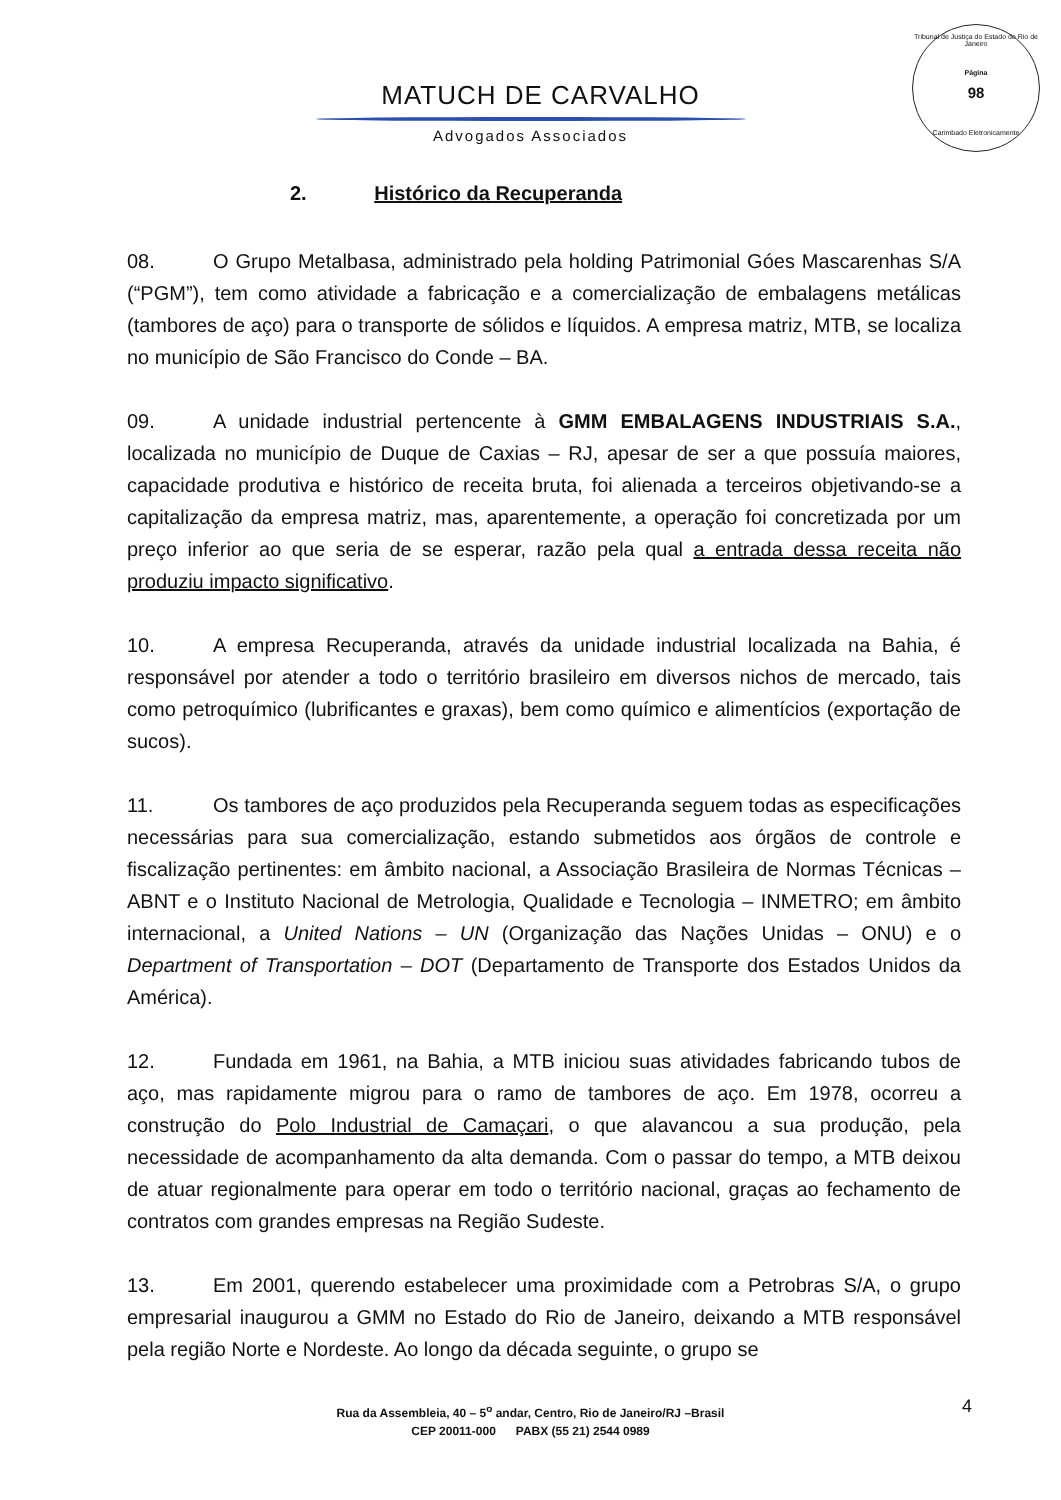Tribunal de Justiça do Estado do Rio de Janeiro
Página
98
Carimbado Eletronicamente
MATUCH DE CARVALHO
Advogados Associados
2. Histórico da Recuperanda
08. O Grupo Metalbasa, administrado pela holding Patrimonial Góes Mascarenhas S/A (“PGM”), tem como atividade a fabricação e a comercialização de embalagens metálicas (tambores de aço) para o transporte de sólidos e líquidos. A empresa matriz, MTB, se localiza no município de São Francisco do Conde – BA.
09. A unidade industrial pertencente à GMM EMBALAGENS INDUSTRIAIS S.A., localizada no município de Duque de Caxias – RJ, apesar de ser a que possuía maiores, capacidade produtiva e histórico de receita bruta, foi alienada a terceiros objetivando-se a capitalização da empresa matriz, mas, aparentemente, a operação foi concretizada por um preço inferior ao que seria de se esperar, razão pela qual a entrada dessa receita não produziu impacto significativo.
10. A empresa Recuperanda, através da unidade industrial localizada na Bahia, é responsável por atender a todo o território brasileiro em diversos nichos de mercado, tais como petroquímico (lubrificantes e graxas), bem como químico e alimentícios (exportação de sucos).
11. Os tambores de aço produzidos pela Recuperanda seguem todas as especificações necessárias para sua comercialização, estando submetidos aos órgãos de controle e fiscalização pertinentes: em âmbito nacional, a Associação Brasileira de Normas Técnicas – ABNT e o Instituto Nacional de Metrologia, Qualidade e Tecnologia – INMETRO; em âmbito internacional, a United Nations – UN (Organização das Nações Unidas – ONU) e o Department of Transportation – DOT (Departamento de Transporte dos Estados Unidos da América).
12. Fundada em 1961, na Bahia, a MTB iniciou suas atividades fabricando tubos de aço, mas rapidamente migrou para o ramo de tambores de aço. Em 1978, ocorreu a construção do Polo Industrial de Camaçari, o que alavancou a sua produção, pela necessidade de acompanhamento da alta demanda. Com o passar do tempo, a MTB deixou de atuar regionalmente para operar em todo o território nacional, graças ao fechamento de contratos com grandes empresas na Região Sudeste.
13. Em 2001, querendo estabelecer uma proximidade com a Petrobras S/A, o grupo empresarial inaugurou a GMM no Estado do Rio de Janeiro, deixando a MTB responsável pela região Norte e Nordeste. Ao longo da década seguinte, o grupo se
Rua da Assembleia, 40 – 5<sup>o</sup> andar, Centro, Rio de Janeiro/RJ –Brasil
CEP 20011-000 PABX (55 21) 2544 0989
4